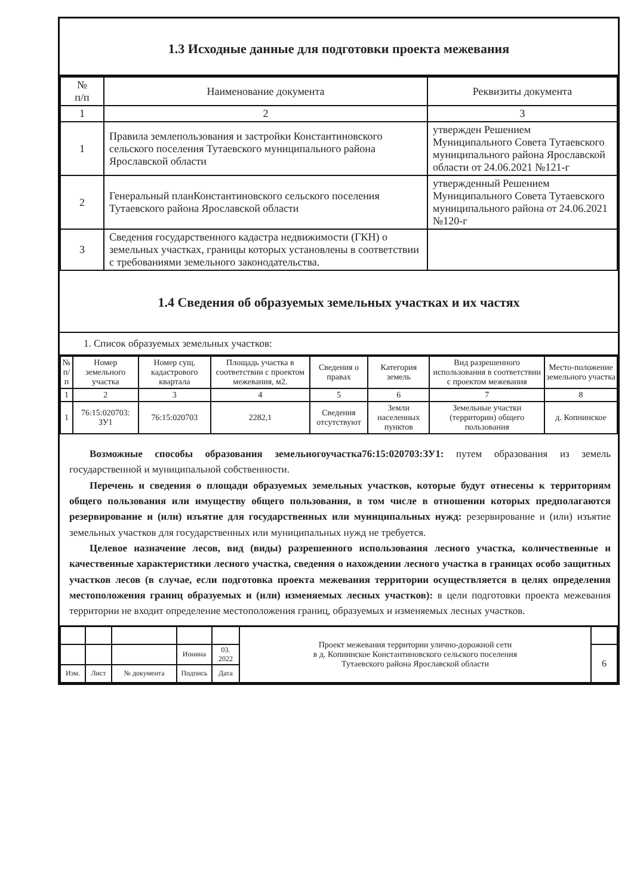1.3 Исходные данные для подготовки проекта межевания
| № п/п | Наименование документа | Реквизиты документа |
| --- | --- | --- |
| 1 | 2 | 3 |
| 1 | Правила землепользования и застройки Константиновского сельского поселения Тутаевского муниципального района Ярославской области | утвержден Решением Муниципального Совета Тутаевского муниципального района Ярославской области от 24.06.2021 №121-г |
| 2 | Генеральный планКонстантиновского сельского поселения Тутаевского района Ярославской области | утвержденный Решением Муниципального Совета Тутаевского муниципального района от 24.06.2021 №120-г |
| 3 | Сведения государственного кадастра недвижимости (ГКН) о земельных участках, границы которых установлены в соответствии с требованиями земельного законодательства. | |
1.4 Сведения об образуемых земельных участках и их частях
1. Список образуемых земельных участков:
| № п/п | Номер земельного участка | Номер сущ. кадастрового квартала | Площадь участка в соответствии с проектом межевания, м2. | Сведения о правах | Категория земель | Вид разрешенного использования в соответствии с проектом межевания | Место-положение земельного участка |
| --- | --- | --- | --- | --- | --- | --- | --- |
| 1 | 2 | 3 | 4 | 5 | 6 | 7 | 8 |
| 1 | 76:15:020703: ЗУ1 | 76:15:020703 | 2282,1 | Сведения отсутствуют | Земли населенных пунктов | Земельные участки (территории) общего пользования | д. Копнинское |
Возможные способы образования земельногоучастка76:15:020703:ЗУ1: путем образования из земель государственной и муниципальной собственности.
Перечень и сведения о площади образуемых земельных участков, которые будут отнесены к территориям общего пользования или имуществу общего пользования, в том числе в отношении которых предполагаются резервирование и (или) изъятие для государственных или муниципальных нужд: резервирование и (или) изъятие земельных участков для государственных или муниципальных нужд не требуется.
Целевое назначение лесов, вид (виды) разрешенного использования лесного участка, количественные и качественные характеристики лесного участка, сведения о нахождении лесного участка в границах особо защитных участков лесов (в случае, если подготовка проекта межевания территории осуществляется в целях определения местоположения границ образуемых и (или) изменяемых лесных участков): в цели подготовки проекта межевания территории не входит определение местоположения границ, образуемых и изменяемых лесных участков.
| | | | | | Проект межевания территории улично-дорожной сети в д. Копнинское Константиновского сельского поселения Тутаевского района Ярославской области | |
| | | | Ионина | 03. 2022 | | 6 |
| Изм. | Лист | № документа | Подпись | Дата | | |